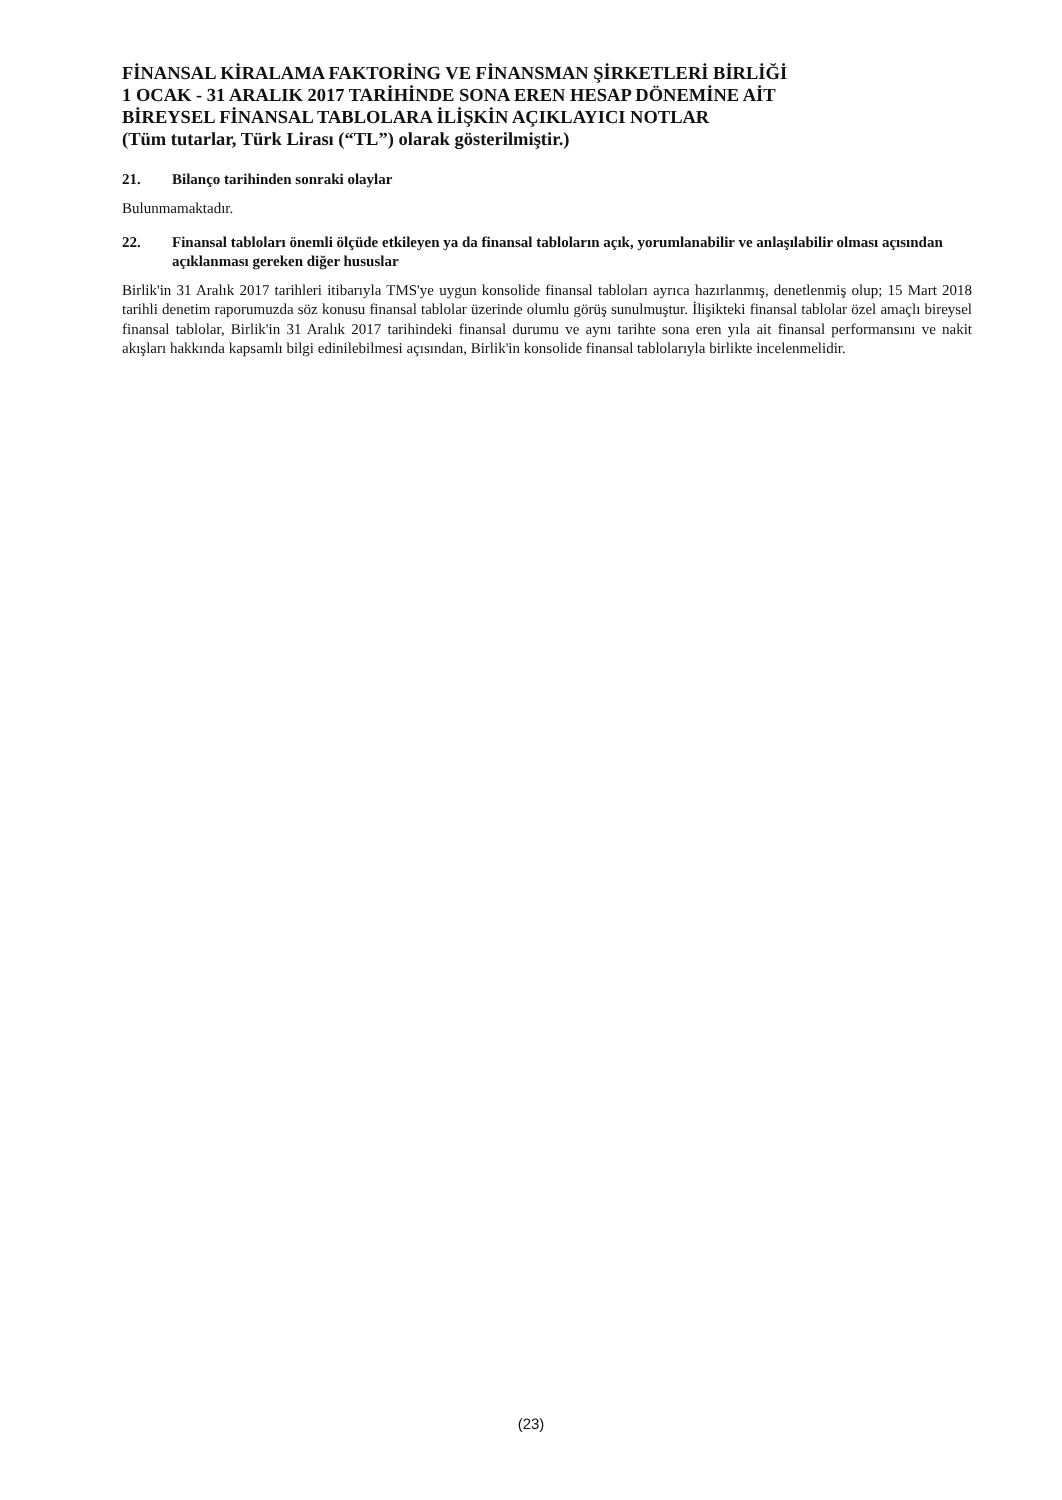FİNANSAL KİRALAMA FAKTORİNG VE FİNANSMAN ŞİRKETLERİ BİRLİĞİ
1 OCAK - 31 ARALIK 2017 TARİHİNDE SONA EREN HESAP DÖNEMİNE AİT
BİREYSEL FİNANSAL TABLOLARA İLİŞKİN AÇIKLAYICI NOTLAR
(Tüm tutarlar, Türk Lirası (“TL”) olarak gösterilmiştir.)
21. Bilanço tarihinden sonraki olaylar
Bulunmamaktadır.
22. Finansal tabloları önemli ölçüde etkileyen ya da finansal tabloların açık, yorumlanabilir ve anlaşılabilir olması açısından açıklanması gereken diğer hususlar
Birlik'in 31 Aralık 2017 tarihleri itibarıyla TMS'ye uygun konsolide finansal tabloları ayrıca hazırlanmış, denetlenmiş olup; 15 Mart 2018 tarihli denetim raporumuzda söz konusu finansal tablolar üzerinde olumlu görüş sunulmuştur. İlişikteki finansal tablolar özel amaçlı bireysel finansal tablolar, Birlik'in 31 Aralık 2017 tarihindeki finansal durumu ve aynı tarihte sona eren yıla ait finansal performansını ve nakit akışları hakkında kapsamlı bilgi edinilebilmesi açısından, Birlik'in konsolide finansal tablolarıyla birlikte incelenmelidir.
(23)